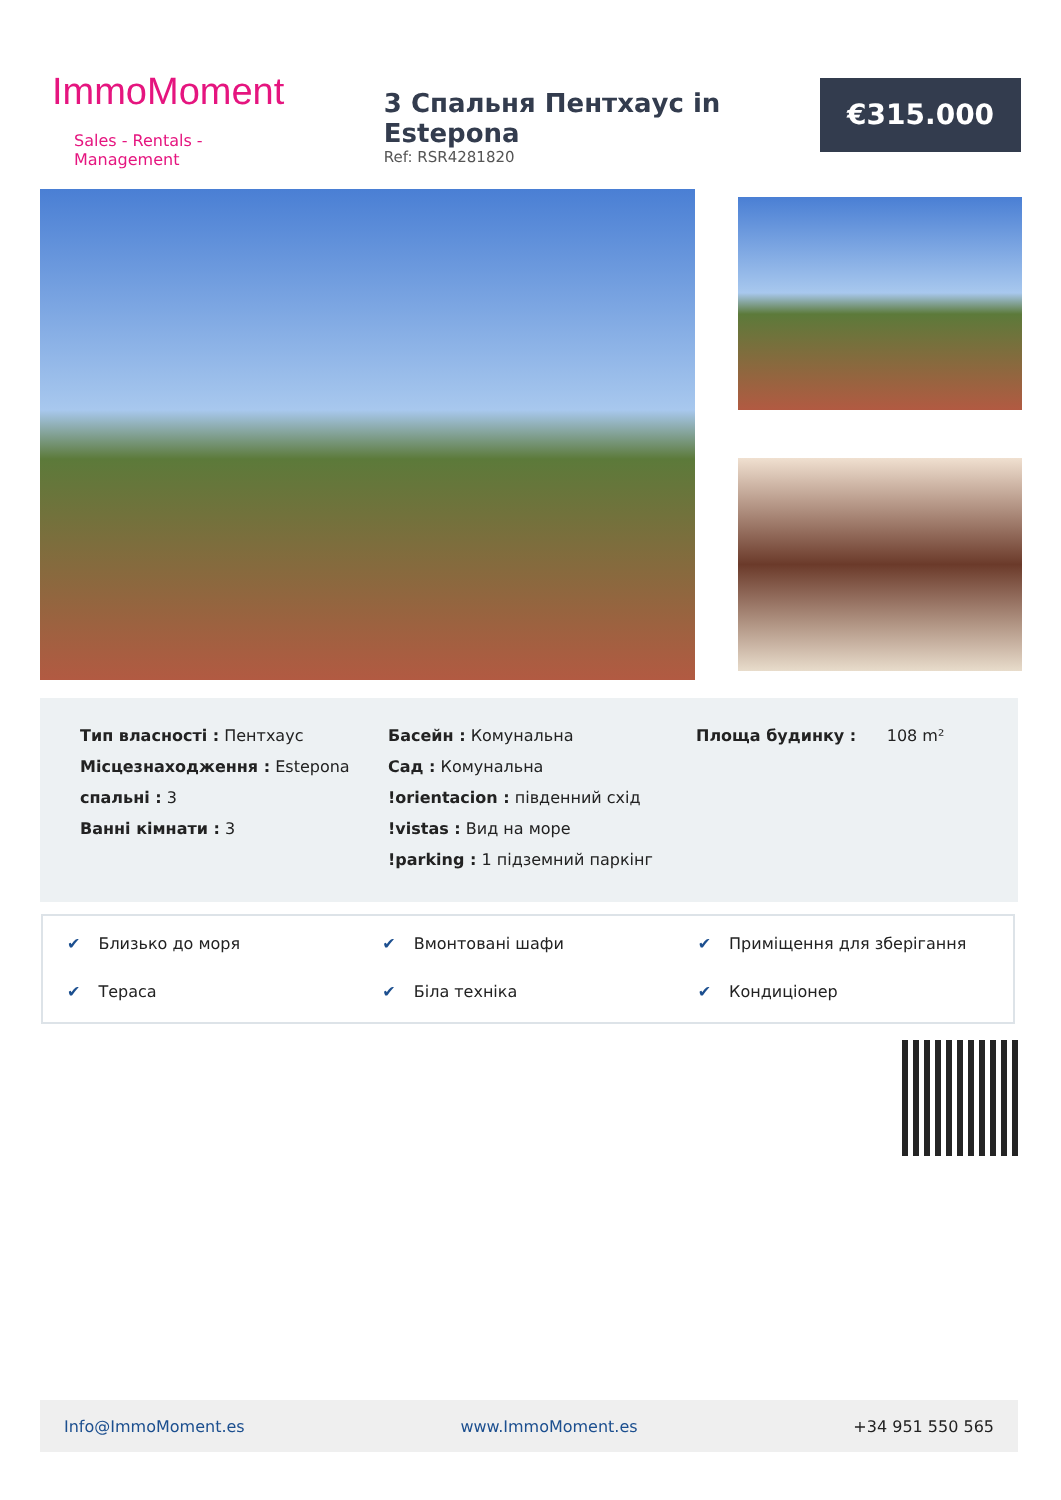ImmoMoment
Sales - Rentals - Management
3 Спальня Пентхаус in Estepona
Ref: RSR4281820
€315.000
Тип власності : Пентхаус
Місцезнаходження : Estepona
спальні : 3
Ванні кімнати : 3
Басейн : Комунальна
Сад : Комунальна
!orientacion : південний схід
!vistas : Вид на море
!parking : 1 підземний паркінг
Площа будинку : 108 m²
✔ Близько до моря
✔ Вмонтовані шафи
✔ Приміщення для зберігання
✔ Тераса
✔ Біла техніка
✔ Кондиціонер
Info@ImmoMoment.es www.ImmoMoment.es +34 951 550 565